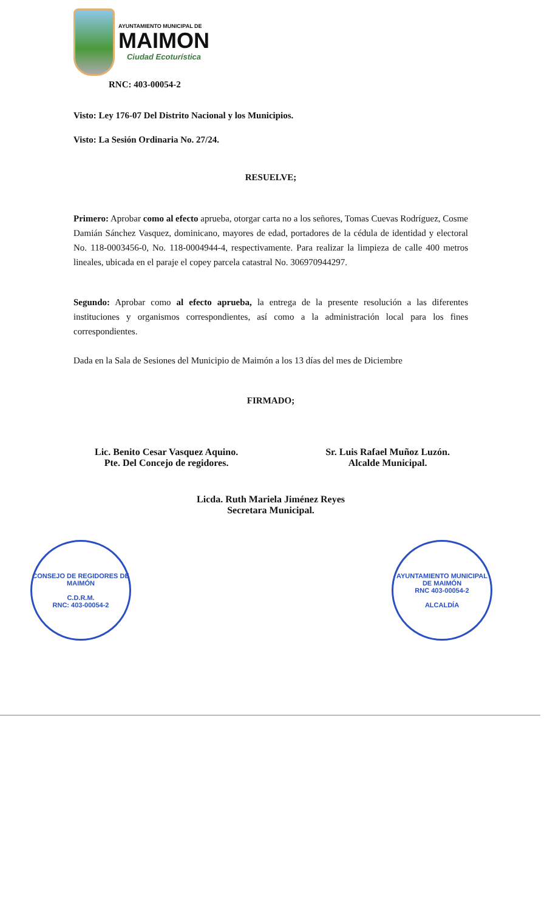AYUNTAMIENTO MUNICIPAL DE
MAIMON
Ciudad Ecoturística
RNC: 403-00054-2
Visto: Ley 176-07 Del Distrito Nacional y los Municipios.
Visto: La Sesión Ordinaria No. 27/24.
RESUELVE;
Primero: Aprobar como al efecto aprueba, otorgar carta no a los señores, Tomas Cuevas Rodríguez, Cosme Damián Sánchez Vasquez, dominicano, mayores de edad, portadores de la cédula de identidad y electoral No. 118-0003456-0, No. 118-0004944-4, respectivamente. Para realizar la limpieza de calle 400 metros lineales, ubicada en el paraje el copey parcela catastral No. 306970944297.
Segundo: Aprobar como al efecto aprueba, la entrega de la presente resolución a las diferentes instituciones y organismos correspondientes, así como a la administración local para los fines correspondientes.
Dada en la Sala de Sesiones del Municipio de Maimón a los 13 días del mes de Diciembre
FIRMADO;
Lic. Benito Cesar Vasquez Aquino.
Pte. Del Concejo de regidores.
Sr. Luis Rafael Muñoz Luzón.
Alcalde Municipal.
Licda. Ruth Mariela Jiménez Reyes
Secretara Municipal.
CONSEJO DE REGIDORES DE MAIMÓN
C.D.R.M.
RNC: 403-00054-2
AYUNTAMIENTO MUNICIPAL DE MAIMÓN
RNC 403-00054-2
ALCALDÍA